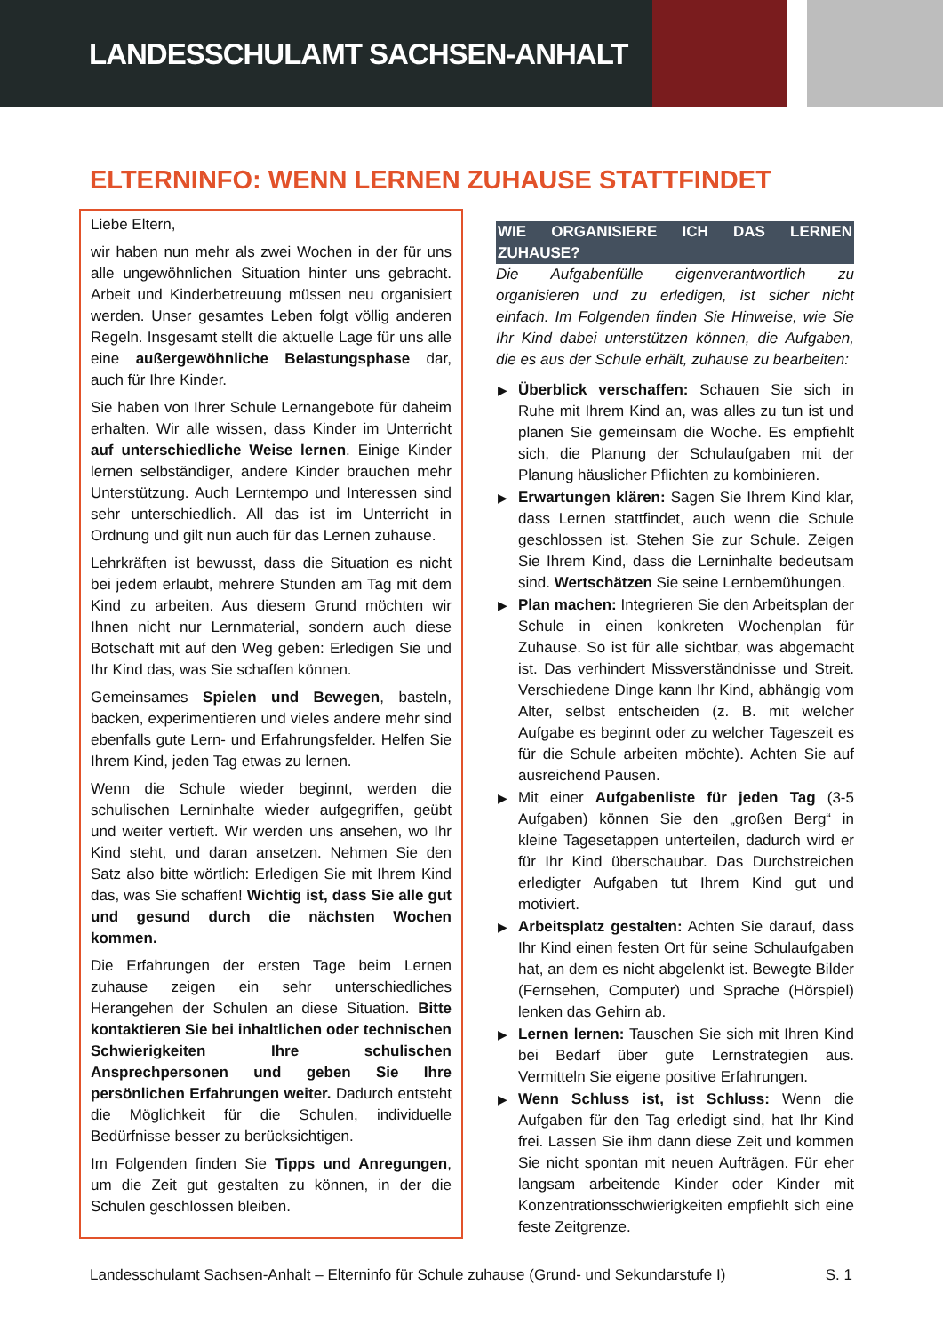LANDESSCHULAMT SACHSEN-ANHALT
ELTERNINFO: WENN LERNEN ZUHAUSE STATTFINDET
Liebe Eltern,
wir haben nun mehr als zwei Wochen in der für uns alle ungewöhnlichen Situation hinter uns gebracht. Arbeit und Kinderbetreuung müssen neu organisiert werden. Unser gesamtes Leben folgt völlig anderen Regeln. Insgesamt stellt die aktuelle Lage für uns alle eine außergewöhnliche Belastungsphase dar, auch für Ihre Kinder.
Sie haben von Ihrer Schule Lernangebote für daheim erhalten. Wir alle wissen, dass Kinder im Unterricht auf unterschiedliche Weise lernen. Einige Kinder lernen selbständiger, andere Kinder brauchen mehr Unterstützung. Auch Lerntempo und Interessen sind sehr unterschiedlich. All das ist im Unterricht in Ordnung und gilt nun auch für das Lernen zuhause.
Lehrkräften ist bewusst, dass die Situation es nicht bei jedem erlaubt, mehrere Stunden am Tag mit dem Kind zu arbeiten. Aus diesem Grund möchten wir Ihnen nicht nur Lernmaterial, sondern auch diese Botschaft mit auf den Weg geben: Erledigen Sie und Ihr Kind das, was Sie schaffen können.
Gemeinsames Spielen und Bewegen, basteln, backen, experimentieren und vieles andere mehr sind ebenfalls gute Lern- und Erfahrungsfelder. Helfen Sie Ihrem Kind, jeden Tag etwas zu lernen.
Wenn die Schule wieder beginnt, werden die schulischen Lerninhalte wieder aufgegriffen, geübt und weiter vertieft. Wir werden uns ansehen, wo Ihr Kind steht, und daran ansetzen. Nehmen Sie den Satz also bitte wörtlich: Erledigen Sie mit Ihrem Kind das, was Sie schaffen! Wichtig ist, dass Sie alle gut und gesund durch die nächsten Wochen kommen.
Die Erfahrungen der ersten Tage beim Lernen zuhause zeigen ein sehr unterschiedliches Herangehen der Schulen an diese Situation. Bitte kontaktieren Sie bei inhaltlichen oder technischen Schwierigkeiten Ihre schulischen Ansprechpersonen und geben Sie Ihre persönlichen Erfahrungen weiter. Dadurch entsteht die Möglichkeit für die Schulen, individuelle Bedürfnisse besser zu berücksichtigen.
Im Folgenden finden Sie Tipps und Anregungen, um die Zeit gut gestalten zu können, in der die Schulen geschlossen bleiben.
WIE ORGANISIERE ICH DAS LERNEN ZUHAUSE?
Die Aufgabenfülle eigenverantwortlich zu organisieren und zu erledigen, ist sicher nicht einfach. Im Folgenden finden Sie Hinweise, wie Sie Ihr Kind dabei unterstützen können, die Aufgaben, die es aus der Schule erhält, zuhause zu bearbeiten:
▶ Überblick verschaffen: Schauen Sie sich in Ruhe mit Ihrem Kind an, was alles zu tun ist und planen Sie gemeinsam die Woche. Es empfiehlt sich, die Planung der Schulaufgaben mit der Planung häuslicher Pflichten zu kombinieren.
▶ Erwartungen klären: Sagen Sie Ihrem Kind klar, dass Lernen stattfindet, auch wenn die Schule geschlossen ist. Stehen Sie zur Schule. Zeigen Sie Ihrem Kind, dass die Lerninhalte bedeutsam sind. Wertschätzen Sie seine Lernbemühungen.
▶ Plan machen: Integrieren Sie den Arbeitsplan der Schule in einen konkreten Wochenplan für Zuhause. So ist für alle sichtbar, was abgemacht ist. Das verhindert Missverständnisse und Streit. Verschiedene Dinge kann Ihr Kind, abhängig vom Alter, selbst entscheiden (z. B. mit welcher Aufgabe es beginnt oder zu welcher Tageszeit es für die Schule arbeiten möchte). Achten Sie auf ausreichend Pausen.
▶ Mit einer Aufgabenliste für jeden Tag (3-5 Aufgaben) können Sie den „großen Berg“ in kleine Tagesetappen unterteilen, dadurch wird er für Ihr Kind überschaubar. Das Durchstreichen erledigter Aufgaben tut Ihrem Kind gut und motiviert.
▶ Arbeitsplatz gestalten: Achten Sie darauf, dass Ihr Kind einen festen Ort für seine Schulaufgaben hat, an dem es nicht abgelenkt ist. Bewegte Bilder (Fernsehen, Computer) und Sprache (Hörspiel) lenken das Gehirn ab.
▶ Lernen lernen: Tauschen Sie sich mit Ihren Kind bei Bedarf über gute Lernstrategien aus. Vermitteln Sie eigene positive Erfahrungen.
▶ Wenn Schluss ist, ist Schluss: Wenn die Aufgaben für den Tag erledigt sind, hat Ihr Kind frei. Lassen Sie ihm dann diese Zeit und kommen Sie nicht spontan mit neuen Aufträgen. Für eher langsam arbeitende Kinder oder Kinder mit Konzentrationsschwierigkeiten empfiehlt sich eine feste Zeitgrenze.
Landesschulamt Sachsen-Anhalt – Elterninfo für Schule zuhause (Grund- und Sekundarstufe I) S. 1